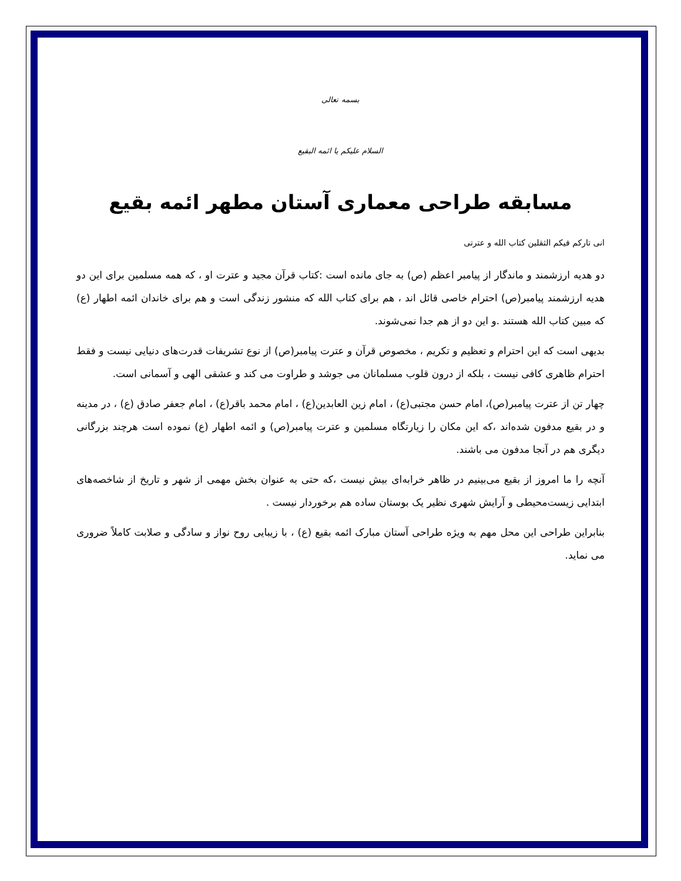بسمه تعالی
السلام علیکم یا ائمه البقیع
مسابقه طراحی معماری آستان مطهر ائمه بقیع
انی تارکم فیکم الثقلین کتاب الله و عترتی
دو هدیه ارزشمند و ماندگار از پیامبر اعظم (ص) به جای مانده است :کتاب قرآن مجید و عترت او ، که همه مسلمین برای این دو هدیه ارزشمند پیامبر(ص) احترام خاصی قائل اند ، هم برای کتاب الله که منشور زندگی است و هم برای خاندان ائمه اطهار (ع) که مبین کتاب الله هستند .و این دو از هم جدا نمی‌شوند.
بدیهی است که این احترام و تعظیم و تکریم ، مخصوص قرآن و عترت پیامبر(ص) از نوع تشریفات قدرت‌های دنیایی نیست و فقط احترام ظاهری کافی نیست ، بلکه از درون قلوب مسلمانان می جوشد و طراوت می کند و عشقی الهی و آسمانی است.
چهار تن از عترت پیامبر(ص)، امام حسن مجتبی(ع) ، امام زین العابدین(ع) ، امام محمد باقر(ع) ، امام جعفر صادق (ع) ، در مدینه و در بقیع مدفون شده‌اند ،که این مکان را زیارتگاه مسلمین و عترت پیامبر(ص) و ائمه اطهار (ع) نموده است هرچند بزرگانی دیگری هم در آنجا مدفون می باشند.
آنچه را ما امروز از بقیع می‌بینیم در ظاهر خرابه‌ای بیش نیست ،که حتی به عنوان بخش مهمی از شهر و تاریخ از شاخصه‌های ابتدایی زیست‌محیطی و آرایش شهری نظیر یک بوستان ساده هم برخوردار نیست .
بنابراین طراحی این محل مهم به ویژه طراحی آستان مبارک ائمه بقیع (ع) ، با زیبایی روح نواز و سادگی و صلابت کاملاً ضروری می نماید.